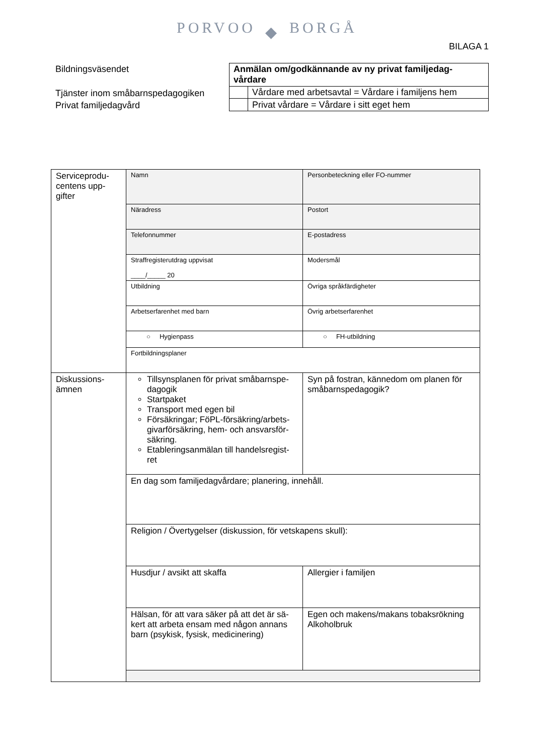PORVOO ◆ BORGÅ
BILAGA 1
Bildningsväsendet
Tjänster inom småbarnspedagogiken
Privat familjedagvård
| Anmälan om/godkännande av ny privat familjedag-vårdare | |
| | Vårdare med arbetsavtal = Vårdare i familjens hem |
| | Privat vårdare = Vårdare i sitt eget hem |
| Serviceprodu-centens upp-gifter | Namn | Personbeteckning eller FO-nummer |
| | Näradress | Postort |
| | Telefonnummer | E-postadress |
| | Straffregisterutdrag uppvisat ____/_____ 20 | Modersmål |
| | Utbildning | Övriga språkfärdigheter |
| | Arbetserfarenhet med barn | Övrig arbetserfarenhet |
| | ○ Hygienpass | ○ FH-utbildning |
| | Fortbildningsplaner | |
| Diskussions-ämnen | Tillsynsplanen för privat småbarnspe-dagogik Startpaket Transport med egen bil Försäkringar; FöPL-försäkring/arbets-givarförsäkring, hem- och ansvarsför-säkring. Etableringsanmälan till handelsregist-ret | Syn på fostran, kännedom om planen för småbarnspedagogik? |
| | En dag som familjedagvårdare; planering, innehåll. | |
| | Religion / Övertygelser (diskussion, för vetskapens skull): | |
| | Husdjur / avsikt att skaffa | Allergier i familjen |
| | Hälsan, för att vara säker på att det är sä-kert att arbeta ensam med någon annans barn (psykisk, fysisk, medicinering) | Egen och makens/makans tobaksrökning Alkoholbruk |